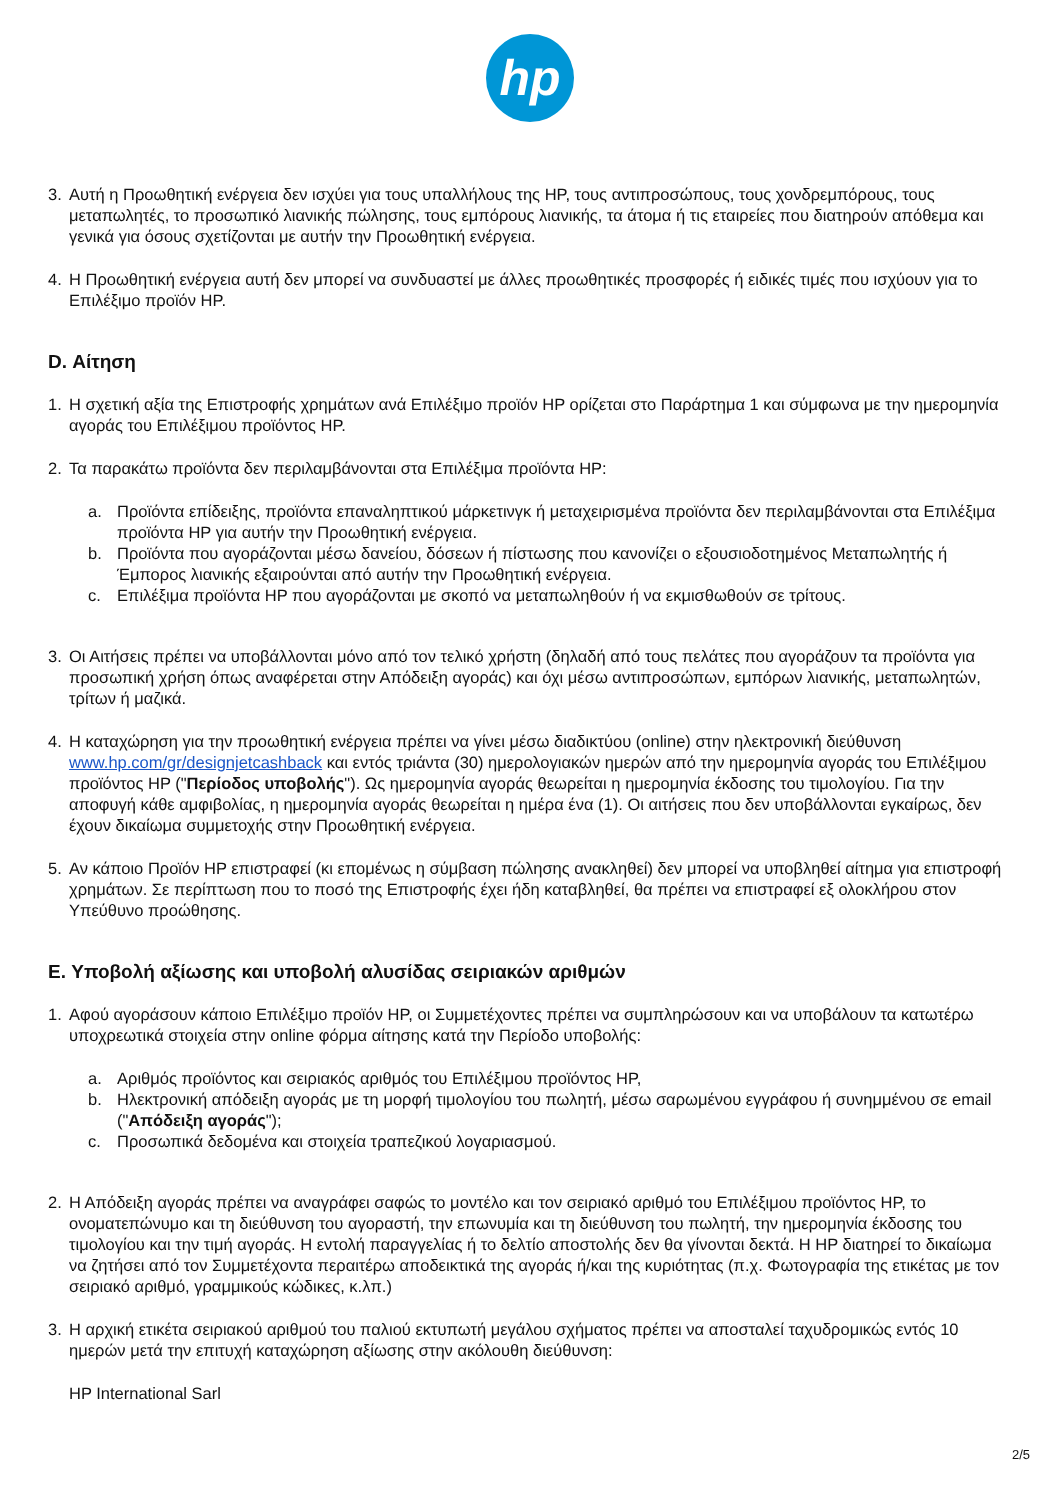hp
3. Αυτή η Προωθητική ενέργεια δεν ισχύει για τους υπαλλήλους της HP, τους αντιπροσώπους, τους χονδρεμπόρους, τους μεταπωλητές, το προσωπικό λιανικής πώλησης, τους εμπόρους λιανικής, τα άτομα ή τις εταιρείες που διατηρούν απόθεμα και γενικά για όσους σχετίζονται με αυτήν την Προωθητική ενέργεια.
4. Η Προωθητική ενέργεια αυτή δεν μπορεί να συνδυαστεί με άλλες προωθητικές προσφορές ή ειδικές τιμές που ισχύουν για το Επιλέξιμο προϊόν HP.
D. Αίτηση
1. Η σχετική αξία της Επιστροφής χρημάτων ανά Επιλέξιμο προϊόν HP ορίζεται στο Παράρτημα 1 και σύμφωνα με την ημερομηνία αγοράς του Επιλέξιμου προϊόντος HP.
2. Τα παρακάτω προϊόντα δεν περιλαμβάνονται στα Επιλέξιμα προϊόντα HP:
a. Προϊόντα επίδειξης, προϊόντα επαναληπτικού μάρκετινγκ ή μεταχειρισμένα προϊόντα δεν περιλαμβάνονται στα Επιλέξιμα προϊόντα HP για αυτήν την Προωθητική ενέργεια.
b. Προϊόντα που αγοράζονται μέσω δανείου, δόσεων ή πίστωσης που κανονίζει ο εξουσιοδοτημένος Μεταπωλητής ή Έμπορος λιανικής εξαιρούνται από αυτήν την Προωθητική ενέργεια.
c. Επιλέξιμα προϊόντα HP που αγοράζονται με σκοπό να μεταπωληθούν ή να εκμισθωθούν σε τρίτους.
3. Οι Αιτήσεις πρέπει να υποβάλλονται μόνο από τον τελικό χρήστη (δηλαδή από τους πελάτες που αγοράζουν τα προϊόντα για προσωπική χρήση όπως αναφέρεται στην Απόδειξη αγοράς) και όχι μέσω αντιπροσώπων, εμπόρων λιανικής, μεταπωλητών, τρίτων ή μαζικά.
4. Η καταχώρηση για την προωθητική ενέργεια πρέπει να γίνει μέσω διαδικτύου (online) στην ηλεκτρονική διεύθυνση www.hp.com/gr/designjetcashback και εντός τριάντα (30) ημερολογιακών ημερών από την ημερομηνία αγοράς του Επιλέξιμου προϊόντος HP ("Περίοδος υποβολής"). Ως ημερομηνία αγοράς θεωρείται η ημερομηνία έκδοσης του τιμολογίου. Για την αποφυγή κάθε αμφιβολίας, η ημερομηνία αγοράς θεωρείται η ημέρα ένα (1). Οι αιτήσεις που δεν υποβάλλονται εγκαίρως, δεν έχουν δικαίωμα συμμετοχής στην Προωθητική ενέργεια.
5. Αν κάποιο Προϊόν HP επιστραφεί (κι επομένως η σύμβαση πώλησης ανακληθεί) δεν μπορεί να υποβληθεί αίτημα για επιστροφή χρημάτων. Σε περίπτωση που το ποσό της Επιστροφής έχει ήδη καταβληθεί, θα πρέπει να επιστραφεί εξ ολοκλήρου στον Υπεύθυνο προώθησης.
E. Υποβολή αξίωσης και υποβολή αλυσίδας σειριακών αριθμών
1. Αφού αγοράσουν κάποιο Επιλέξιμο προϊόν HP, οι Συμμετέχοντες πρέπει να συμπληρώσουν και να υποβάλουν τα κατωτέρω υποχρεωτικά στοιχεία στην online φόρμα αίτησης κατά την Περίοδο υποβολής:
a. Αριθμός προϊόντος και σειριακός αριθμός του Επιλέξιμου προϊόντος HP,
b. Ηλεκτρονική απόδειξη αγοράς με τη μορφή τιμολογίου του πωλητή, μέσω σαρωμένου εγγράφου ή συνημμένου σε email ("Απόδειξη αγοράς");
c. Προσωπικά δεδομένα και στοιχεία τραπεζικού λογαριασμού.
2. Η Απόδειξη αγοράς πρέπει να αναγράφει σαφώς το μοντέλο και τον σειριακό αριθμό του Επιλέξιμου προϊόντος HP, το ονοματεπώνυμο και τη διεύθυνση του αγοραστή, την επωνυμία και τη διεύθυνση του πωλητή, την ημερομηνία έκδοσης του τιμολογίου και την τιμή αγοράς. Η εντολή παραγγελίας ή το δελτίο αποστολής δεν θα γίνονται δεκτά. Η HP διατηρεί το δικαίωμα να ζητήσει από τον Συμμετέχοντα περαιτέρω αποδεικτικά της αγοράς ή/και της κυριότητας (π.χ. Φωτογραφία της ετικέτας με τον σειριακό αριθμό, γραμμικούς κώδικες, κ.λπ.)
3. Η αρχική ετικέτα σειριακού αριθμού του παλιού εκτυπωτή μεγάλου σχήματος πρέπει να αποσταλεί ταχυδρομικώς εντός 10 ημερών μετά την επιτυχή καταχώρηση αξίωσης στην ακόλουθη διεύθυνση:
HP International Sarl
2/5